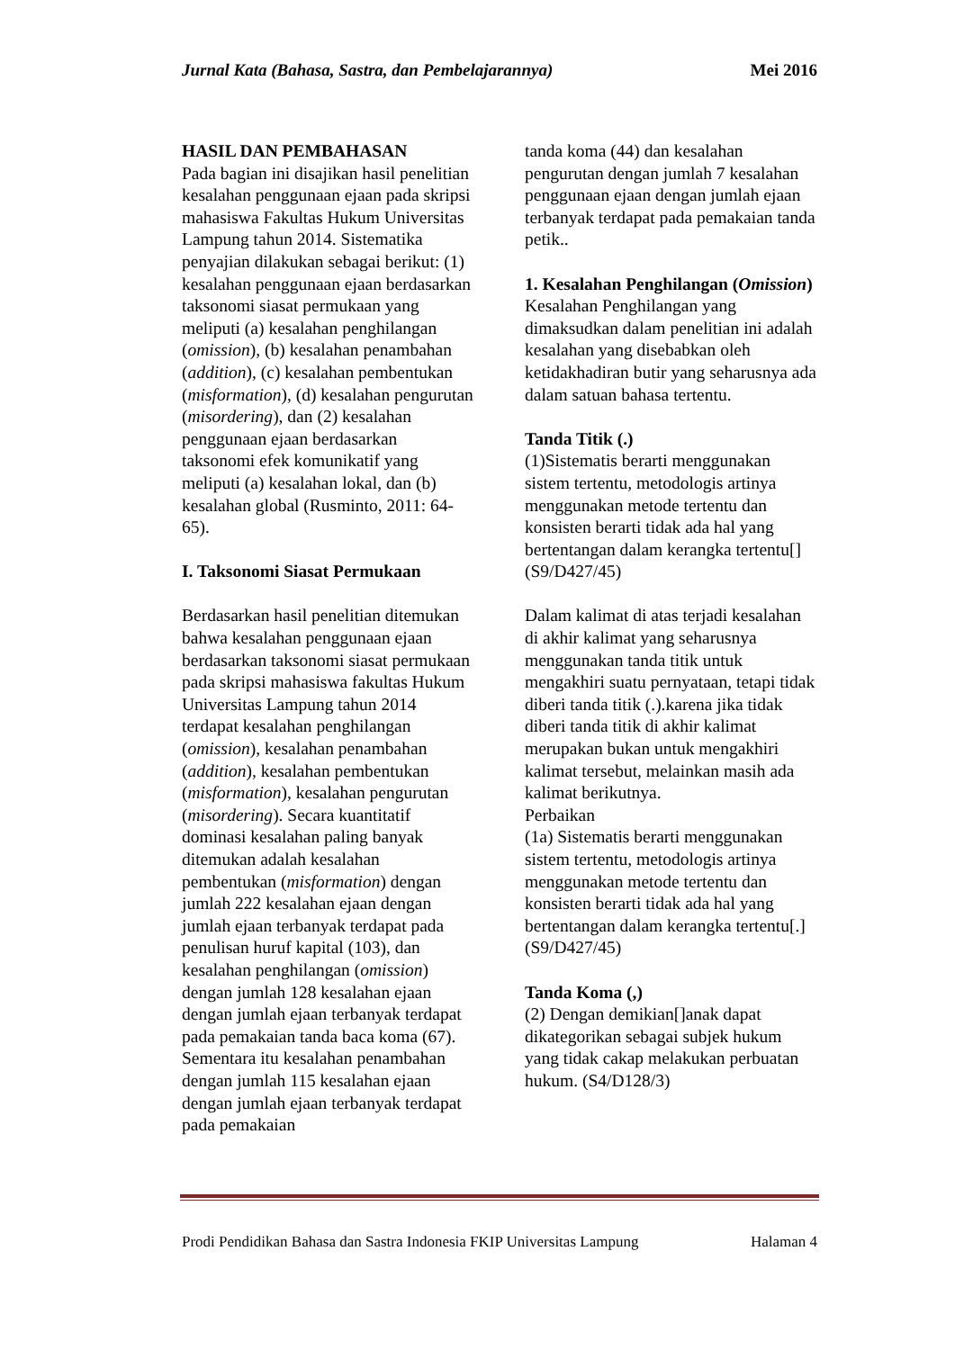Jurnal Kata (Bahasa, Sastra, dan Pembelajarannya) Mei 2016
HASIL DAN PEMBAHASAN
Pada bagian ini disajikan hasil penelitian kesalahan penggunaan ejaan pada skripsi mahasiswa Fakultas Hukum Universitas Lampung tahun 2014. Sistematika penyajian dilakukan sebagai berikut: (1) kesalahan penggunaan ejaan berdasarkan taksonomi siasat permukaan yang meliputi (a) kesalahan penghilangan (omission), (b) kesalahan penambahan (addition), (c) kesalahan pembentukan (misformation), (d) kesalahan pengurutan (misordering), dan (2) kesalahan penggunaan ejaan berdasarkan taksonomi efek komunikatif yang meliputi (a) kesalahan lokal, dan (b) kesalahan global (Rusminto, 2011: 64-65).
I. Taksonomi Siasat Permukaan
Berdasarkan hasil penelitian ditemukan bahwa kesalahan penggunaan ejaan berdasarkan taksonomi siasat permukaan pada skripsi mahasiswa fakultas Hukum Universitas Lampung tahun 2014 terdapat kesalahan penghilangan (omission), kesalahan penambahan (addition), kesalahan pembentukan (misformation), kesalahan pengurutan (misordering). Secara kuantitatif dominasi kesalahan paling banyak ditemukan adalah kesalahan pembentukan (misformation) dengan jumlah 222 kesalahan ejaan dengan jumlah ejaan terbanyak terdapat pada penulisan huruf kapital (103), dan kesalahan penghilangan (omission) dengan jumlah 128 kesalahan ejaan dengan jumlah ejaan terbanyak terdapat pada pemakaian tanda baca koma (67). Sementara itu kesalahan penambahan dengan jumlah 115 kesalahan ejaan dengan jumlah ejaan terbanyak terdapat pada pemakaian
tanda koma (44) dan kesalahan pengurutan dengan jumlah 7 kesalahan penggunaan ejaan dengan jumlah ejaan terbanyak terdapat pada pemakaian tanda petik..
1. Kesalahan Penghilangan (Omission)
Kesalahan Penghilangan yang dimaksudkan dalam penelitian ini adalah kesalahan yang disebabkan oleh ketidakhadiran butir yang seharusnya ada dalam satuan bahasa tertentu.
Tanda Titik (.)
(1)Sistematis berarti menggunakan sistem tertentu, metodologis artinya menggunakan metode tertentu dan konsisten berarti tidak ada hal yang bertentangan dalam kerangka tertentu[] (S9/D427/45)
Dalam kalimat di atas terjadi kesalahan di akhir kalimat yang seharusnya menggunakan tanda titik untuk mengakhiri suatu pernyataan, tetapi tidak diberi tanda titik (.).karena jika tidak diberi tanda titik di akhir kalimat merupakan bukan untuk mengakhiri kalimat tersebut, melainkan masih ada kalimat berikutnya.
Perbaikan
(1a) Sistematis berarti menggunakan sistem tertentu, metodologis artinya menggunakan metode tertentu dan konsisten berarti tidak ada hal yang bertentangan dalam kerangka tertentu[.] (S9/D427/45)
Tanda Koma (,)
(2) Dengan demikian[]anak dapat dikategorikan sebagai subjek hukum yang tidak cakap melakukan perbuatan hukum. (S4/D128/3)
Prodi Pendidikan Bahasa dan Sastra Indonesia FKIP Universitas Lampung Halaman 4